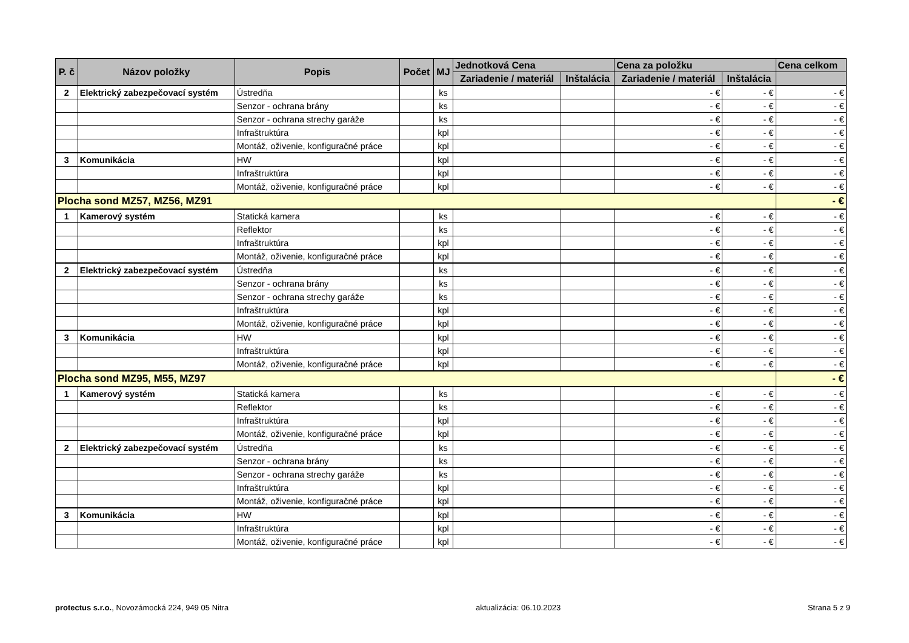| P. č | Názov položky | Popis | Počet | MJ | Jednotková Cena | | Cena za položku | | Cena celkom |
| --- | --- | --- | --- | --- | --- | --- | --- | --- | --- |
| | | | | | Zariadenie / materiál | Inštalácia | Zariadenie / materiál | Inštalácia | |
| 2 | Elektrický zabezpečovací systém | Ústredňa | | ks | | | - € | - € | - € |
| | | Senzor - ochrana brány | | ks | | | - € | - € | - € |
| | | Senzor - ochrana strechy garáže | | ks | | | - € | - € | - € |
| | | Infraštruktúra | | kpl | | | - € | - € | - € |
| | | Montáž, oživenie, konfiguračné práce | | kpl | | | - € | - € | - € |
| 3 | Komunikácia | HW | | kpl | | | - € | - € | - € |
| | | Infraštruktúra | | kpl | | | - € | - € | - € |
| | | Montáž, oživenie, konfiguračné práce | | kpl | | | - € | - € | - € |
| Plocha sond MZ57, MZ56, MZ91 | | | | | | | | | - € |
| 1 | Kamerový systém | Statická kamera | | ks | | | - € | - € | - € |
| | | Reflektor | | ks | | | - € | - € | - € |
| | | Infraštruktúra | | kpl | | | - € | - € | - € |
| | | Montáž, oživenie, konfiguračné práce | | kpl | | | - € | - € | - € |
| 2 | Elektrický zabezpečovací systém | Ústredňa | | ks | | | - € | - € | - € |
| | | Senzor - ochrana brány | | ks | | | - € | - € | - € |
| | | Senzor - ochrana strechy garáže | | ks | | | - € | - € | - € |
| | | Infraštruktúra | | kpl | | | - € | - € | - € |
| | | Montáž, oživenie, konfiguračné práce | | kpl | | | - € | - € | - € |
| 3 | Komunikácia | HW | | kpl | | | - € | - € | - € |
| | | Infraštruktúra | | kpl | | | - € | - € | - € |
| | | Montáž, oživenie, konfiguračné práce | | kpl | | | - € | - € | - € |
| Plocha sond MZ95, M55, MZ97 | | | | | | | | | - € |
| 1 | Kamerový systém | Statická kamera | | ks | | | - € | - € | - € |
| | | Reflektor | | ks | | | - € | - € | - € |
| | | Infraštruktúra | | kpl | | | - € | - € | - € |
| | | Montáž, oživenie, konfiguračné práce | | kpl | | | - € | - € | - € |
| 2 | Elektrický zabezpečovací systém | Ústredňa | | ks | | | - € | - € | - € |
| | | Senzor - ochrana brány | | ks | | | - € | - € | - € |
| | | Senzor - ochrana strechy garáže | | ks | | | - € | - € | - € |
| | | Infraštruktúra | | kpl | | | - € | - € | - € |
| | | Montáž, oživenie, konfiguračné práce | | kpl | | | - € | - € | - € |
| 3 | Komunikácia | HW | | kpl | | | - € | - € | - € |
| | | Infraštruktúra | | kpl | | | - € | - € | - € |
| | | Montáž, oživenie, konfiguračné práce | | kpl | | | - € | - € | - € |
protectus s.r.o., Novozámocká 224, 949 05 Nitra aktualizácia: 06.10.2023 Strana 5 z 9